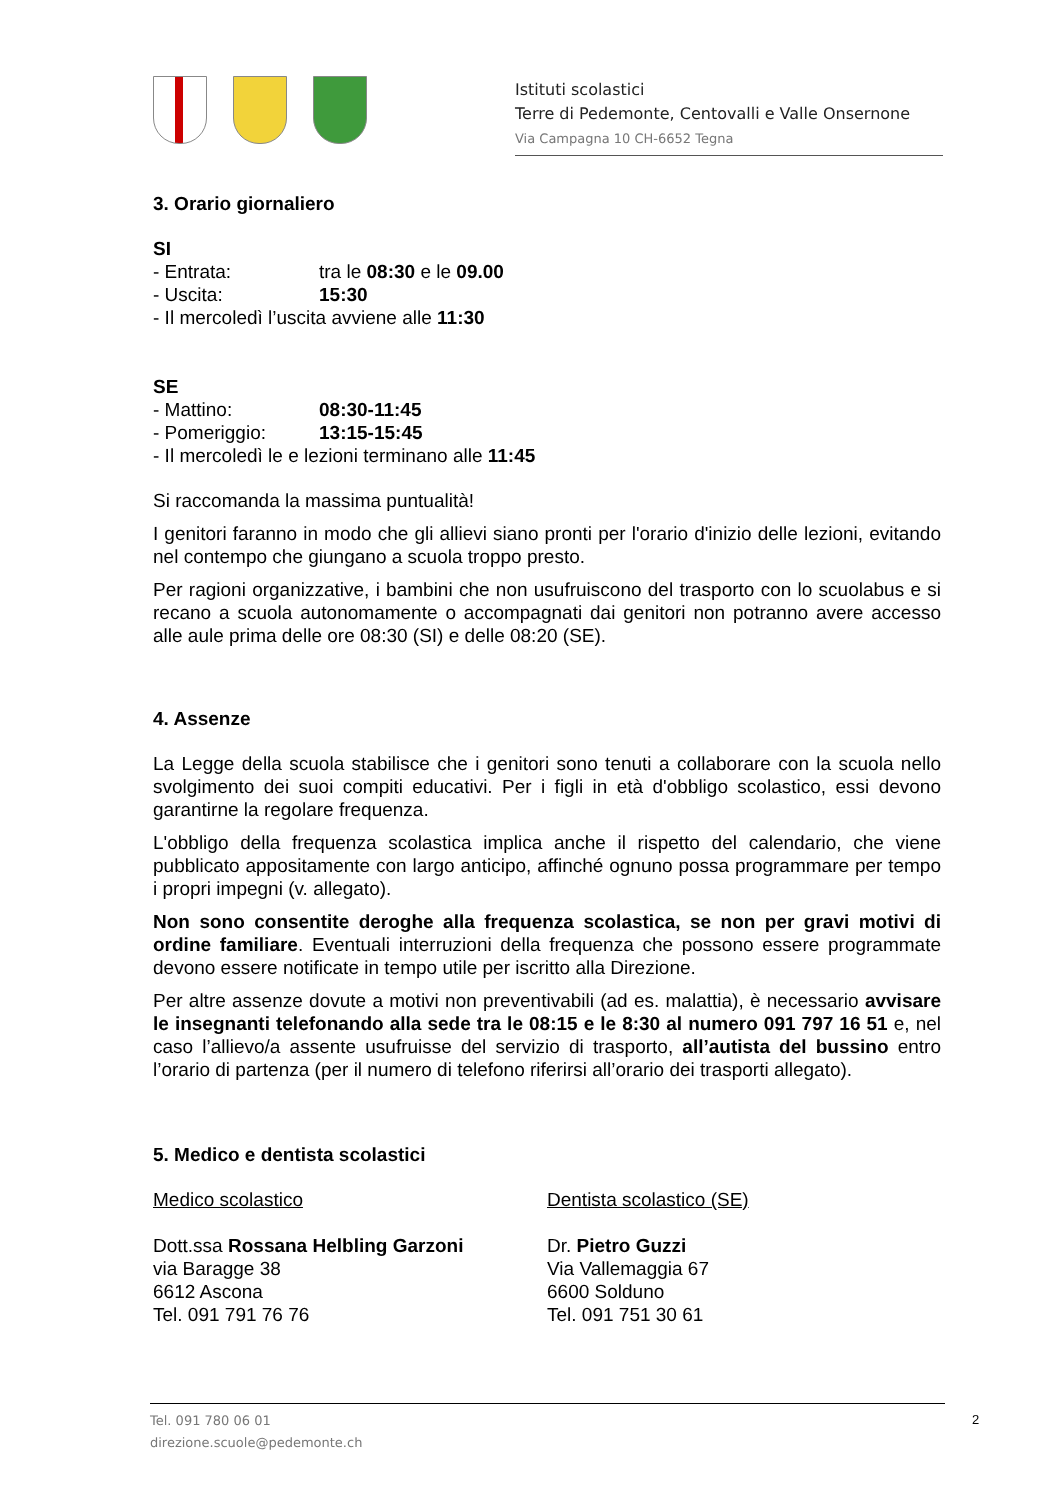Istituti scolastici
Terre di Pedemonte, Centovalli e Valle Onsernone
Via Campagna 10 CH-6652 Tegna
3. Orario giornaliero
SI
- Entrata: tra le 08:30 e le 09.00
- Uscita: 15:30
- Il mercoledì l’uscita avviene alle 11:30
SE
- Mattino: 08:30-11:45
- Pomeriggio: 13:15-15:45
- Il mercoledì le e lezioni terminano alle 11:45
Si raccomanda la massima puntualità!
I genitori faranno in modo che gli allievi siano pronti per l'orario d'inizio delle lezioni, evitando nel contempo che giungano a scuola troppo presto.
Per ragioni organizzative, i bambini che non usufruiscono del trasporto con lo scuolabus e si recano a scuola autonomamente o accompagnati dai genitori non potranno avere accesso alle aule prima delle ore 08:30 (SI) e delle 08:20 (SE).
4. Assenze
La Legge della scuola stabilisce che i genitori sono tenuti a collaborare con la scuola nello svolgimento dei suoi compiti educativi. Per i figli in età d'obbligo scolastico, essi devono garantirne la regolare frequenza.
L'obbligo della frequenza scolastica implica anche il rispetto del calendario, che viene pubblicato appositamente con largo anticipo, affinché ognuno possa programmare per tempo i propri impegni (v. allegato).
Non sono consentite deroghe alla frequenza scolastica, se non per gravi motivi di ordine familiare. Eventuali interruzioni della frequenza che possono essere programmate devono essere notificate in tempo utile per iscritto alla Direzione.
Per altre assenze dovute a motivi non preventivabili (ad es. malattia), è necessario avvisare le insegnanti telefonando alla sede tra le 08:15 e le 8:30 al numero 091 797 16 51 e, nel caso l’allievo/a assente usufruisse del servizio di trasporto, all’autista del bussino entro l’orario di partenza (per il numero di telefono riferirsi all’orario dei trasporti allegato).
5. Medico e dentista scolastici
Medico scolastico
Dott.ssa Rossana Helbling Garzoni
via Baragge 38
6612 Ascona
Tel. 091 791 76 76
Dentista scolastico (SE)
Dr. Pietro Guzzi
Via Vallemaggia 67
6600 Solduno
Tel. 091 751 30 61
Tel. 091 780 06 01
direzione.scuole@pedemonte.ch
2